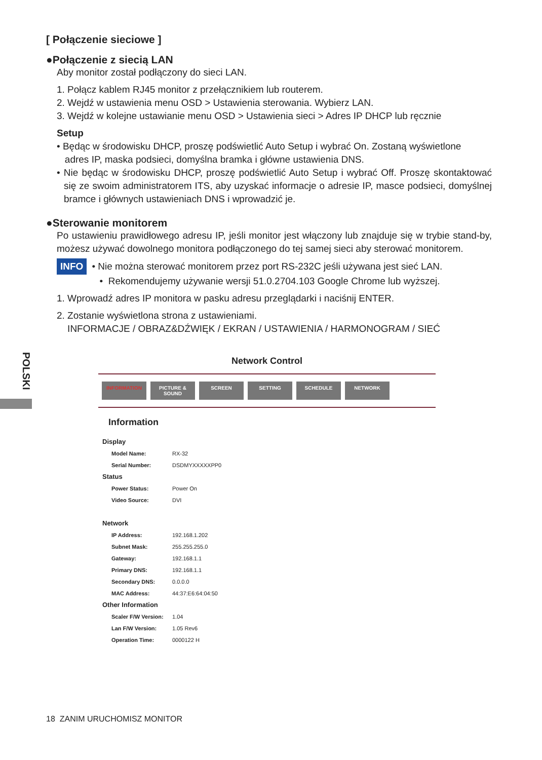POLSKI
[ Połączenie sieciowe ]
●Połączenie z siecią LAN
Aby monitor został podłączony do sieci LAN.
1. Połącz kablem RJ45 monitor z przełącznikiem lub routerem.
2. Wejdź w ustawienia menu OSD > Ustawienia sterowania. Wybierz LAN.
3. Wejdź w kolejne ustawianie menu OSD > Ustawienia sieci > Adres IP DHCP lub ręcznie
Setup
• Będąc w środowisku DHCP, proszę podświetlić Auto Setup i wybrać On. Zostaną wyświetlone
adres IP, maska podsieci, domyślna bramka i główne ustawienia DNS.
• Nie będąc w środowisku DHCP, proszę podświetlić Auto Setup i wybrać Off. Proszę skontaktować się ze swoim administratorem ITS, aby uzyskać informacje o adresie IP, masce podsieci, domyślnej bramce i głównych ustawieniach DNS i wprowadzić je.
●Sterowanie monitorem
Po ustawieniu prawidłowego adresu IP, jeśli monitor jest włączony lub znajduje się w trybie stand-by, możesz używać dowolnego monitora podłączonego do tej samej sieci aby sterować monitorem.
INFO • Nie można sterować monitorem przez port RS-232C jeśli używana jest sieć LAN.
• Rekomendujemy używanie wersji 51.0.2704.103 Google Chrome lub wyższej.
1. Wprowadź adres IP monitora w pasku adresu przeglądarki i naciśnij ENTER.
2. Zostanie wyświetlona strona z ustawieniami.
INFORMACJE / OBRAZ&DŹWIĘK / EKRAN / USTAWIENIA / HARMONOGRAM / SIEĆ
Network Control
INFORMATION PICTURE & SOUND SCREEN SETTING SCHEDULE NETWORK
Information
| Display | |
| Model Name: | RX-32 |
| Serial Number: | DSDMYXXXXXPP0 |
| Status | |
| Power Status: | Power On |
| Video Source: | DVI |
| Network | |
| IP Address: | 192.168.1.202 |
| Subnet Mask: | 255.255.255.0 |
| Gateway: | 192.168.1.1 |
| Primary DNS: | 192.168.1.1 |
| Secondary DNS: | 0.0.0.0 |
| MAC Address: | 44:37:E6:64:04:50 |
| Other Information | |
| Scaler F/W Version: | 1.04 |
| Lan F/W Version: | 1.05 Rev6 |
| Operation Time: | 0000122 H |
18 ZANIM URUCHOMISZ MONITOR